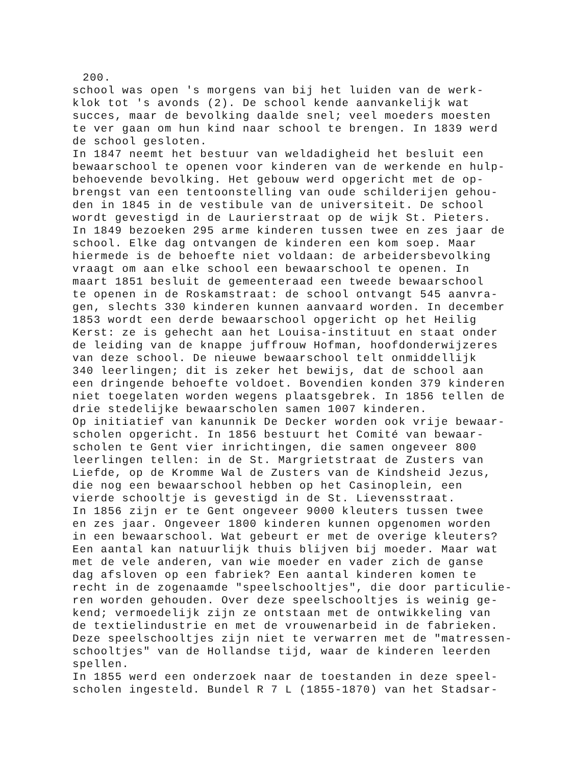200.
school was open 's morgens van bij het luiden van de werk- klok tot 's avonds (2). De school kende aanvankelijk wat succes, maar de bevolking daalde snel; veel moeders moesten te ver gaan om hun kind naar school te brengen. In 1839 werd de school gesloten. In 1847 neemt het bestuur van weldadigheid het besluit een bewaarschool te openen voor kinderen van de werkende en hulp- behoevende bevolking. Het gebouw werd opgericht met de op- brengst van een tentoonstelling van oude schilderijen gehou- den in 1845 in de vestibule van de universiteit. De school wordt gevestigd in de Laurierstraat op de wijk St. Pieters. In 1849 bezoeken 295 arme kinderen tussen twee en zes jaar de school. Elke dag ontvangen de kinderen een kom soep. Maar hiermede is de behoefte niet voldaan: de arbeidersbevolking vraagt om aan elke school een bewaarschool te openen. In maart 1851 besluit de gemeenteraad een tweede bewaarschool te openen in de Roskamstraat: de school ontvangt 545 aanvra- gen, slechts 330 kinderen kunnen aanvaard worden. In december 1853 wordt een derde bewaarschool opgericht op het Heilig Kerst: ze is gehecht aan het Louisa-instituut en staat onder de leiding van de knappe juffrouw Hofman, hoofdonderwijzeres van deze school. De nieuwe bewaarschool telt onmiddellijk 340 leerlingen; dit is zeker het bewijs, dat de school aan een dringende behoefte voldoet. Bovendien konden 379 kinderen niet toegelaten worden wegens plaatsgebrek. In 1856 tellen de drie stedelijke bewaarscholen samen 1007 kinderen. Op initiatief van kanunnik De Decker worden ook vrije bewaar- scholen opgericht. In 1856 bestuurt het Comité van bewaar- scholen te Gent vier inrichtingen, die samen ongeveer 800 leerlingen tellen: in de St. Margrietstraat de Zusters van Liefde, op de Kromme Wal de Zusters van de Kindsheid Jezus, die nog een bewaarschool hebben op het Casinoplein, een vierde schooltje is gevestigd in de St. Lievensstraat. In 1856 zijn er te Gent ongeveer 9000 kleuters tussen twee en zes jaar. Ongeveer 1800 kinderen kunnen opgenomen worden in een bewaarschool. Wat gebeurt er met de overige kleuters? Een aantal kan natuurlijk thuis blijven bij moeder. Maar wat met de vele anderen, van wie moeder en vader zich de ganse dag afsloven op een fabriek? Een aantal kinderen komen te recht in de zogenaamde "speelschooltjes", die door particulie- ren worden gehouden. Over deze speelschooltjes is weinig ge- kend; vermoedelijk zijn ze ontstaan met de ontwikkeling van de textielindustrie en met de vrouwenarbeid in de fabrieken. Deze speelschooltjes zijn niet te verwarren met de "matressen- schooltjes" van de Hollandse tijd, waar de kinderen leerden spellen. In 1855 werd een onderzoek naar de toestanden in deze speel- scholen ingesteld. Bundel R 7 L (1855-1870) van het Stadsar-